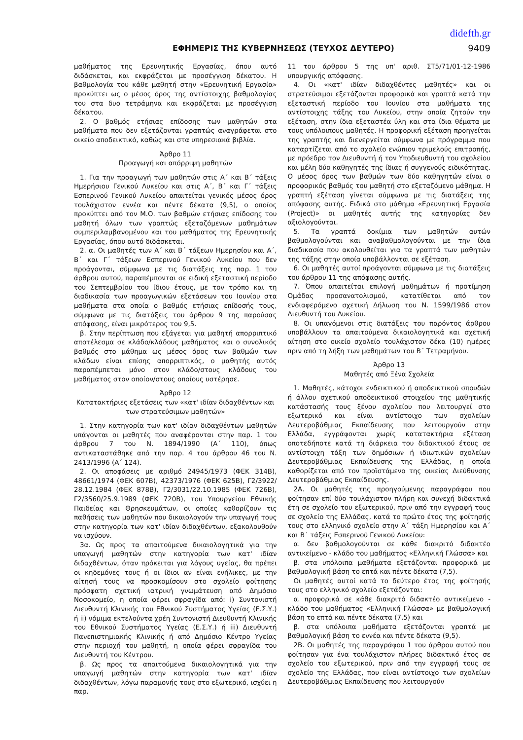didefth.gr
ΕΦΗΜΕΡΙΣ ΤΗΣ ΚΥΒΕΡΝΗΣΕΩΣ (ΤΕΥΧΟΣ ΔΕΥΤΕΡΟ) 9409
μαθήματος της Ερευνητικής Εργασίας, όπου αυτό διδάσκεται, και εκφράζεται με προσέγγιση δέκατου. Η βαθμολογία του κάθε μαθητή στην «Ερευνητική Εργασία» προκύπτει ως ο μέσος όρος της αντίστοιχης βαθμολογίας του στα δυο τετράμηνα και εκφράζεται με προσέγγιση δέκατου.
2. Ο βαθμός ετήσιας επίδοσης των μαθητών στα μαθήματα που δεν εξετάζονται γραπτώς αναγράφεται στο οικείο αποδεικτικό, καθώς και στα υπηρεσιακά βιβλία.
Άρθρο 11
Προαγωγή και απόρριψη μαθητών
1. Για την προαγωγή των μαθητών στις Α΄ και Β΄ τάξεις Ημερήσιου Γενικού Λυκείου και στις Α΄, Β΄ και Γ΄ τάξεις Εσπερινού Γενικού Λυκείου απαιτείται γενικός μέσος όρος τουλάχιστον εννέα και πέντε δέκατα (9,5), ο οποίος προκύπτει από τον Μ.Ο. των βαθμών ετήσιας επίδοσης του μαθητή όλων των γραπτώς εξεταζόμενων μαθημάτων συμπεριλαμβανομένου και του μαθήματος της Ερευνητικής Εργασίας, όπου αυτό διδάσκεται.
2. α. Οι μαθητές των Α΄ και Β΄ τάξεων Ημερησίου και Α΄, Β΄ και Γ΄ τάξεων Εσπερινού Γενικού Λυκείου που δεν προάγονται, σύμφωνα με τις διατάξεις της παρ. 1 του άρθρου αυτού, παραπέμπονται σε ειδική εξεταστική περίοδο του Σεπτεμβρίου του ίδιου έτους, με τον τρόπο και τη διαδικασία των προαγωγικών εξετάσεων του Ιουνίου στα μαθήματα στα οποία ο βαθμός ετήσιας επίδοσής τους, σύμφωνα με τις διατάξεις του άρθρου 9 της παρούσας απόφασης, είναι μικρότερος του 9,5.
β. Στην περίπτωση που εξάγεται για μαθητή απορριπτικό αποτέλεσμα σε κλάδο/κλάδους μαθήματος και ο συνολικός βαθμός στο μάθημα ως μέσος όρος των βαθμών των κλάδων είναι επίσης απορριπτικός, ο μαθητής αυτός παραπέμπεται μόνο στον κλάδο/στους κλάδους του μαθήματος στον οποίον/στους οποίους υστέρησε.
Άρθρο 12
Κατατακτήριες εξετάσεις των «κατ' ιδίαν διδαχθέντων και των στρατεύσιμων μαθητών»
1. Στην κατηγορία των κατ' ιδίαν διδαχθέντων μαθητών υπάγονται οι μαθητές που αναφέρονται στην παρ. 1 του άρθρου 7 του Ν. 1894/1990 (Α΄ 110), όπως αντικαταστάθηκε από την παρ. 4 του άρθρου 46 του Ν. 2413/1996 (Α΄ 124).
2. Οι αποφάσεις με αριθμό 24945/1973 (ΦΕΚ 314Β), 48661/1974 (ΦΕΚ 607Β), 42373/1976 (ΦΕΚ 625Β), Γ2/3922/ 28.12.1984 (ΦΕΚ 878Β), Γ2/3031/22.10.1985 (ΦΕΚ 726Β), Γ2/3560/25.9.1989 (ΦΕΚ 720Β), του Υπουργείου Εθνικής Παιδείας και Θρησκευμάτων, οι οποίες καθορίζουν τις παθήσεις των μαθητών που δικαιολογούν την υπαγωγή τους στην κατηγορία των κατ' ιδίαν διδαχθέντων, εξακολουθούν να ισχύουν.
3α. Ως προς τα απαιτούμενα δικαιολογητικά για την υπαγωγή μαθητών στην κατηγορία των κατ' ιδίαν διδαχθέντων, όταν πρόκειται για λόγους υγείας, θα πρέπει οι κηδεμόνες τους ή οι ίδιοι αν είναι ενήλικες, με την αίτησή τους να προσκομίσουν στο σχολείο φοίτησης πρόσφατη σχετική ιατρική γνωμάτευση από Δημόσιο Νοσοκομείο, η οποία φέρει σφραγίδα από: i) Συντονιστή Διευθυντή Κλινικής του Εθνικού Συστήματος Υγείας (Ε.Σ.Υ.) ή ii) νόμιμα εκτελούντα χρέη Συντονιστή Διευθυντή Κλινικής του Εθνικού Συστήματος Υγείας (Ε.Σ.Υ.) ή iii) Διευθυντή Πανεπιστημιακής Κλινικής ή από Δημόσιο Κέντρο Υγείας στην περιοχή του μαθητή, η οποία φέρει σφραγίδα του Διευθυντή του Κέντρου.
β. Ως προς τα απαιτούμενα δικαιολογητικά για την υπαγωγή μαθητών στην κατηγορία των κατ' ιδίαν διδαχθέντων, λόγω παραμονής τους στο εξωτερικό, ισχύει η παρ.
11 του άρθρου 5 της υπ' αριθ. ΣΤ5/71/01-12-1986 υπουργικής απόφασης.
4. Οι «κατ' ιδίαν διδαχθέντες μαθητές» και οι στρατεύσιμοι εξετάζονται προφορικά και γραπτά κατά την εξεταστική περίοδο του Ιουνίου στα μαθήματα της αντίστοιχης τάξης του Λυκείου, στην οποία ζητούν την εξέταση, στην ίδια εξεταστέα ύλη και στα ίδια θέματα με τους υπόλοιπους μαθητές. Η προφορική εξέταση προηγείται της γραπτής και διενεργείται σύμφωνα με πρόγραμμα που καταρτίζεται από το σχολείο ενώπιον τριμελούς επιτροπής, με πρόεδρο τον Διευθυντή ή τον Υποδιευθυντή του σχολείου και μέλη δύο καθηγητές της ίδιας ή συγγενούς ειδικότητας. Ο μέσος όρος των βαθμών των δύο καθηγητών είναι ο προφορικός βαθμός του μαθητή στο εξεταζόμενο μάθημα. Η γραπτή εξέταση γίνεται σύμφωνα με τις διατάξεις της απόφασης αυτής. Ειδικά στο μάθημα «Ερευνητική Εργασία (Project)» οι μαθητές αυτής της κατηγορίας δεν αξιολογούνται.
5. Τα γραπτά δοκίμια των μαθητών αυτών βαθμολογούνται και αναβαθμολογούνται με την ίδια διαδικασία που ακολουθείται για τα γραπτά των μαθητών της τάξης στην οποία υποβάλλονται σε εξέταση.
6. Οι μαθητές αυτοί προάγονται σύμφωνα με τις διατάξεις του άρθρου 11 της απόφασης αυτής.
7. Όπου απαιτείται επιλογή μαθημάτων ή προτίμηση Ομάδας προσανατολισμού, κατατίθεται από τον ενδιαφερόμενο σχετική Δήλωση του Ν. 1599/1986 στον Διευθυντή του Λυκείου.
8. Οι υπαγόμενοι στις διατάξεις του παρόντος άρθρου υποβάλλουν τα απαιτούμενα δικαιολογητικά και σχετική αίτηση στο οικείο σχολείο τουλάχιστον δέκα (10) ημέρες πριν από τη λήξη των μαθημάτων του Β΄ Τετραμήνου.
Άρθρο 13
Μαθητές από Ξένα Σχολεία
1. Μαθητές, κάτοχοι ενδεικτικού ή αποδεικτικού σπουδών ή άλλου σχετικού αποδεικτικού στοιχείου της μαθητικής κατάστασής τους ξένου σχολείου που λειτουργεί στο εξωτερικό και είναι αντίστοιχο των σχολείων Δευτεροβάθμιας Εκπαίδευσης που λειτουργούν στην Ελλάδα, εγγράφονται χωρίς κατατακτήρια εξέταση οποτεδήποτε κατά τη διάρκεια του διδακτικού έτους σε αντίστοιχη τάξη των δημόσιων ή ιδιωτικών σχολείων Δευτεροβάθμιας Εκπαίδευσης της Ελλάδας, η οποία καθορίζεται από τον προϊστάμενο της οικείας Διεύθυνσης Δευτεροβάθμιας Εκπαίδευσης.
2Α. Οι μαθητές της προηγούμενης παραγράφου που φοίτησαν επί δύο τουλάχιστον πλήρη και συνεχή διδακτικά έτη σε σχολείο του εξωτερικού, πριν από την εγγραφή τους σε σχολείο της Ελλάδας, κατά το πρώτο έτος της φοίτησής τους στο ελληνικό σχολείο στην Α΄ τάξη Ημερησίου και Α΄ και Β΄ τάξεις Εσπερινού Γενικού Λυκείου:
α. δεν βαθμολογούνται σε κάθε διακριτό διδακτέο αντικείμενο - κλάδο του μαθήματος «Ελληνική Γλώσσα» και
β. στα υπόλοιπα μαθήματα εξετάζονται προφορικά με βαθμολογική βάση το επτά και πέντε δέκατα (7,5).
Οι μαθητές αυτοί κατά το δεύτερο έτος της φοίτησής τους στο ελληνικό σχολείο εξετάζονται:
α. προφορικά σε κάθε διακριτό διδακτέο αντικείμενο - κλάδο του μαθήματος «Ελληνική Γλώσσα» με βαθμολογική βάση το επτά και πέντε δέκατα (7,5) και
β. στα υπόλοιπα μαθήματα εξετάζονται γραπτά με βαθμολογική βάση το εννέα και πέντε δέκατα (9,5).
2Β. Οι μαθητές της παραγράφου 1 του άρθρου αυτού που φοίτησαν για ένα τουλάχιστον πλήρες διδακτικό έτος σε σχολείο του εξωτερικού, πριν από την εγγραφή τους σε σχολείο της Ελλάδας, που είναι αντίστοιχο των σχολείων Δευτεροβάθμιας Εκπαίδευσης που λειτουργούν